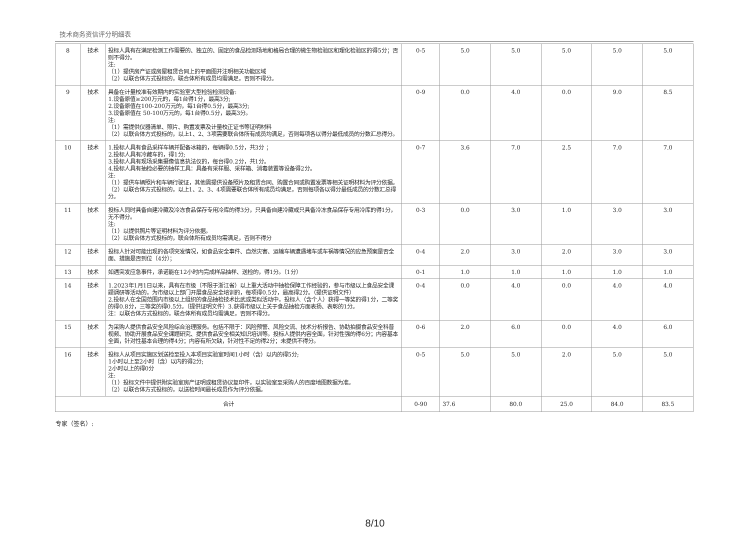技术商务资信评分明细表
| 8 | 技术 | 投标人具有在满足检测工作需要的、独立的、固定的食品检测场地和格局合理的微生物检验区和理化检验区的得5分；否则不得分。 注: （1）提供房产证或房屋租赁合同上的平面图并注明相关功能区域 （2）以联合体方式投标的，联合体所有成员均需满足，否则不得分。 | 0-5 | 5.0 | 5.0 | 5.0 | 5.0 | 5.0 |
| 9 | 技术 | 具备在计量校准有效期内的实验室大型检验检测设备: 1.设备原值≥200万元的，每1台得1分，最高3分; 2.设备原值在100-200万元的，每1台得0.5分，最高3分; 3.设备原值在 50-100万元的，每1台得0.5分，最高3分。 注: （1）需提供仪器清单、照片、购置发票及计量校正证书等证明材料 （2）以联合体方式投标的，以上1、2、3项需要联合体所有成员均满足，否则每项各以得分最低成员的分数汇总得分。 | 0-9 | 0.0 | 4.0 | 0.0 | 9.0 | 8.5 |
| 10 | 技术 | 1.投标人具有食品采样车辆并配备冰箱的，每辆得0.5分，共3分 ； 2.投标人具有冷藏车的，得1分; 3.投标人具有现场采集摄像信息执法仪的，每台得0.2分，共1分。 4.投标人具有抽检必要的抽样工具：具备有采样服、采样箱、消毒装置等设备得2分。 注: （1）提供车辆照片和车辆行驶证，其他需提供设备照片及租赁合同、购置合同或购置发票等相关证明材料为评分依据。 （2）以联合体方式投标的，以上1、2、3、4项需要联合体所有成员均满足，否则每项各以得分最低成员的分数汇总得分。 | 0-7 | 3.6 | 7.0 | 2.5 | 7.0 | 7.0 |
| 11 | 技术 | 投标人同时具备自建冷藏及冷冻食品保存专用冷库的得3分，只具备自建冷藏或只具备冷冻食品保存专用冷库的得1分，无不得分。 注: （1）以提供照片等证明材料为评分依据。 （2）以联合体方式投标的，联合体所有成员均需满足，否则不得分 | 0-3 | 0.0 | 3.0 | 1.0 | 3.0 | 3.0 |
| 12 | 技术 | 投标人针对可能出现的各项突发情况，如食品安全事件、自然灾害、运输车辆遭遇堵车或车祸等情况的应急预案是否全面、措施是否到位（4分）； | 0-4 | 2.0 | 3.0 | 2.0 | 3.0 | 3.0 |
| 13 | 技术 | 如遇突发应急事件，承诺能在12小时内完成样品抽样、送检的，得1分。（1分） | 0-1 | 1.0 | 1.0 | 1.0 | 1.0 | 1.0 |
| 14 | 技术 | 1.2023年1月1日以来，具有在市级（不限于浙江省）以上重大活动中抽检保障工作经验的，参与市级以上食品安全课题调研等活动的，为市级以上部门开展食品安全培训的，每项得0.5分，最高得2分。（提供证明文件） 2.投标人在全国范围内市级以上组织的食品抽检技术比武或类似活动中，投标人（含个人）获得一等奖的得1分，二等奖的得0.8分，三等奖的得0.5分。（提供证明文件）3.获得市级以上关于食品抽检方面表扬、表彰的1分。 注：以联合体方式投标的，联合体所有成员均需满足，否则不得分。 | 0-4 | 0.0 | 4.0 | 0.0 | 4.0 | 4.0 |
| 15 | 技术 | 为采购人提供食品安全风险综合治理服务。包括不限于：风险预警、风险交流、技术分析报告、协助拍摄食品安全科普视频、协助开展食品安全课题研究、提供食品安全相关知识培训等。投标人提供内容全面，针对性强的得6分；内容基本全面，针对性基本合理的得4分；内容有所欠缺，针对性不足的得2分；未提供不得分。 | 0-6 | 2.0 | 6.0 | 0.0 | 4.0 | 6.0 |
| 16 | 技术 | 投标人从项目实施区划送检至投入本项目实验室时间1小时（含）以内的得5分; 1小时以上至2小时（含）以内的得2分; 2小时以上的得0分 注: （1）投标文件中提供附实验室房产证明或租赁协议复印件，以实验室至采购人的百度地图数据为准。 （2）以联合体方式投标的，以送检时间最长成员作为评分依据。 | 0-5 | 5.0 | 5.0 | 2.0 | 5.0 | 5.0 |
| 合计 | | | 0-90 | 37.6 | 80.0 | 25.0 | 84.0 | 83.5 |
专家（签名）:
8/10